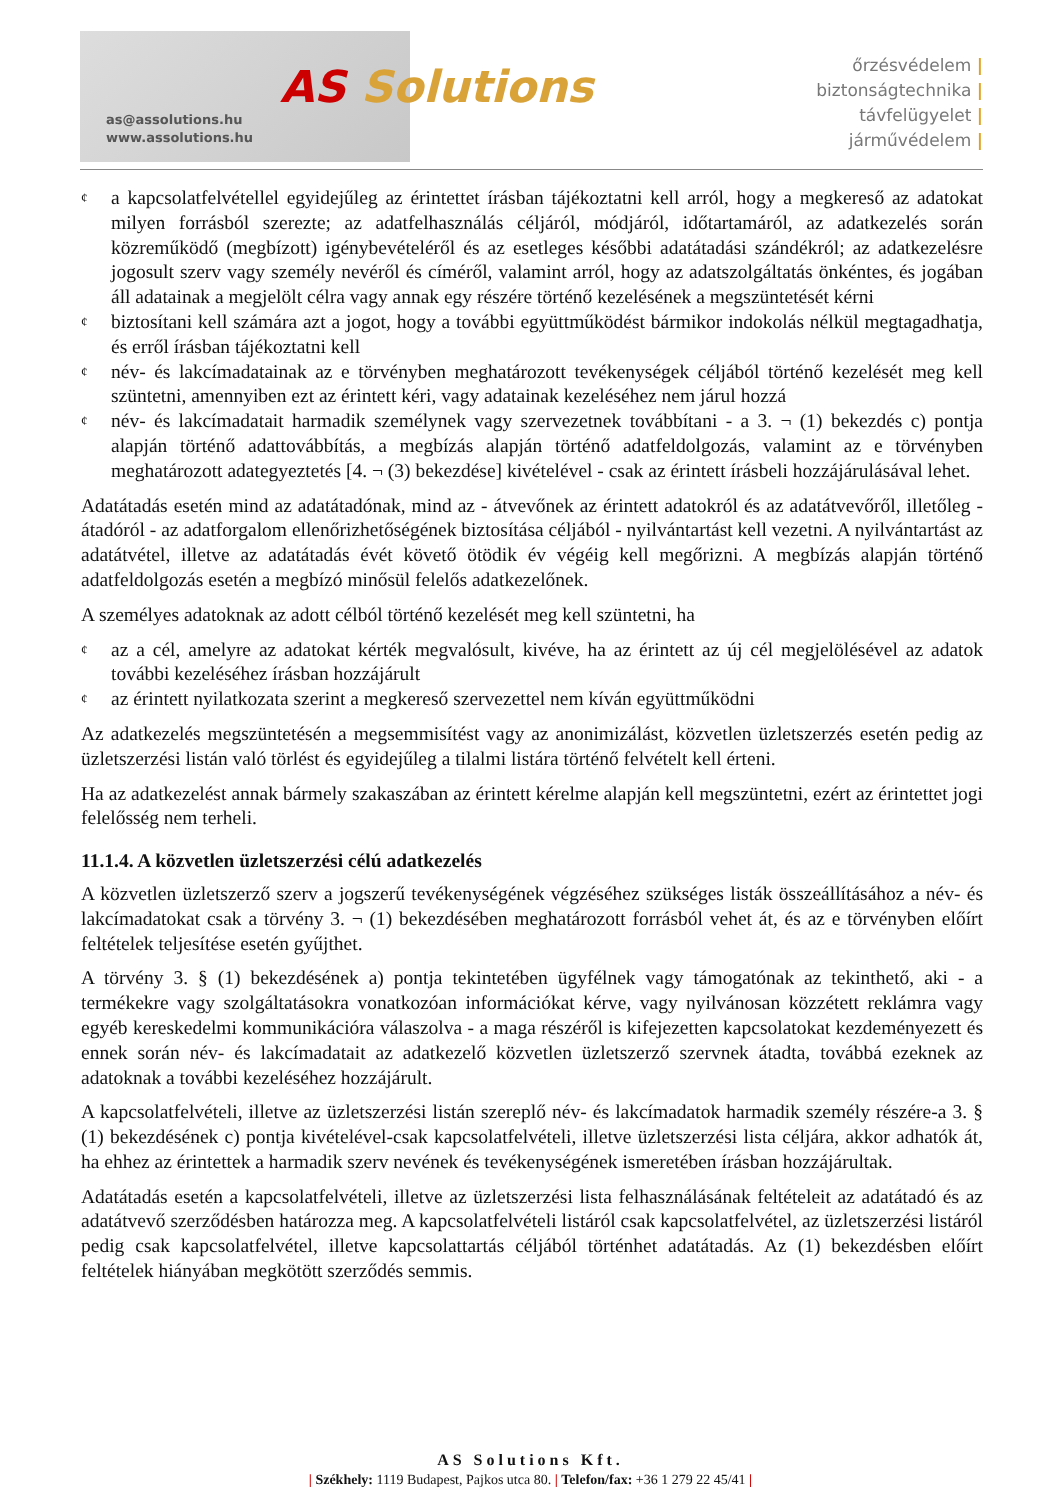as@assolutions.hu
www.assolutions.hu
AS Solutions
őrzésvédelem |
biztonságtechnika |
távfelügyelet |
járművédelem |
¢ a kapcsolatfelvétellel egyidejűleg az érintettet írásban tájékoztatni kell arról, hogy a megkereső az adatokat milyen forrásból szerezte; az adatfelhasználás céljáról, módjáról, időtartamáról, az adatkezelés során közreműködő (megbízott) igénybevételéről és az esetleges későbbi adatátadási szándékról; az adatkezelésre jogosult szerv vagy személy nevéről és címéről, valamint arról, hogy az adatszolgáltatás önkéntes, és jogában áll adatainak a megjelölt célra vagy annak egy részére történő kezelésének a megszüntetését kérni
¢ biztosítani kell számára azt a jogot, hogy a további együttműködést bármikor indokolás nélkül megtagadhatja, és erről írásban tájékoztatni kell
¢ név- és lakcímadatainak az e törvényben meghatározott tevékenységek céljából történő kezelését meg kell szüntetni, amennyiben ezt az érintett kéri, vagy adatainak kezeléséhez nem járul hozzá
¢ név- és lakcímadatait harmadik személynek vagy szervezetnek továbbítani - a 3. ¬ (1) bekezdés c) pontja alapján történő adattovábbítás, a megbízás alapján történő adatfeldolgozás, valamint az e törvényben meghatározott adategyeztetés [4. ¬ (3) bekezdése] kivételével - csak az érintett írásbeli hozzájárulásával lehet.
Adatátadás esetén mind az adatátadónak, mind az - átvevőnek az érintett adatokról és az adatátvevőről, illetőleg - átadóról - az adatforgalom ellenőrizhetőségének biztosítása céljából - nyilvántartást kell vezetni. A nyilvántartást az adatátvétel, illetve az adatátadás évét követő ötödik év végéig kell megőrizni. A megbízás alapján történő adatfeldolgozás esetén a megbízó minősül felelős adatkezelőnek.
A személyes adatoknak az adott célból történő kezelését meg kell szüntetni, ha
¢ az a cél, amelyre az adatokat kérték megvalósult, kivéve, ha az érintett az új cél megjelölésével az adatok további kezeléséhez írásban hozzájárult
¢ az érintett nyilatkozata szerint a megkereső szervezettel nem kíván együttműködni
Az adatkezelés megszüntetésén a megsemmisítést vagy az anonimizálást, közvetlen üzletszerzés esetén pedig az üzletszerzési listán való törlést és egyidejűleg a tilalmi listára történő felvételt kell érteni.
Ha az adatkezelést annak bármely szakaszában az érintett kérelme alapján kell megszüntetni, ezért az érintettet jogi felelősség nem terheli.
11.1.4. A közvetlen üzletszerzési célú adatkezelés
A közvetlen üzletszerző szerv a jogszerű tevékenységének végzéséhez szükséges listák összeállításához a név- és lakcímadatokat csak a törvény 3. ¬ (1) bekezdésében meghatározott forrásból vehet át, és az e törvényben előírt feltételek teljesítése esetén gyűjthet.
A törvény 3. § (1) bekezdésének a) pontja tekintetében ügyfélnek vagy támogatónak az tekinthető, aki - a termékekre vagy szolgáltatásokra vonatkozóan információkat kérve, vagy nyilvánosan közzétett reklámra vagy egyéb kereskedelmi kommunikációra válaszolva - a maga részéről is kifejezetten kapcsolatokat kezdeményezett és ennek során név- és lakcímadatait az adatkezelő közvetlen üzletszerző szervnek átadta, továbbá ezeknek az adatoknak a további kezeléséhez hozzájárult.
A kapcsolatfelvételi, illetve az üzletszerzési listán szereplő név- és lakcímadatok harmadik személy részére-a 3. § (1) bekezdésének c) pontja kivételével-csak kapcsolatfelvételi, illetve üzletszerzési lista céljára, akkor adhatók át, ha ehhez az érintettek a harmadik szerv nevének és tevékenységének ismeretében írásban hozzájárultak.
Adatátadás esetén a kapcsolatfelvételi, illetve az üzletszerzési lista felhasználásának feltételeit az adatátadó és az adatátvevő szerződésben határozza meg. A kapcsolatfelvételi listáról csak kapcsolatfelvétel, az üzletszerzési listáról pedig csak kapcsolatfelvétel, illetve kapcsolattartás céljából történhet adatátadás. Az (1) bekezdésben előírt feltételek hiányában megkötött szerződés semmis.
AS Solutions Kft.
| Székhely: 1119 Budapest, Pajkos utca 80. | Telefon/fax: +36 1 279 22 45/41 |